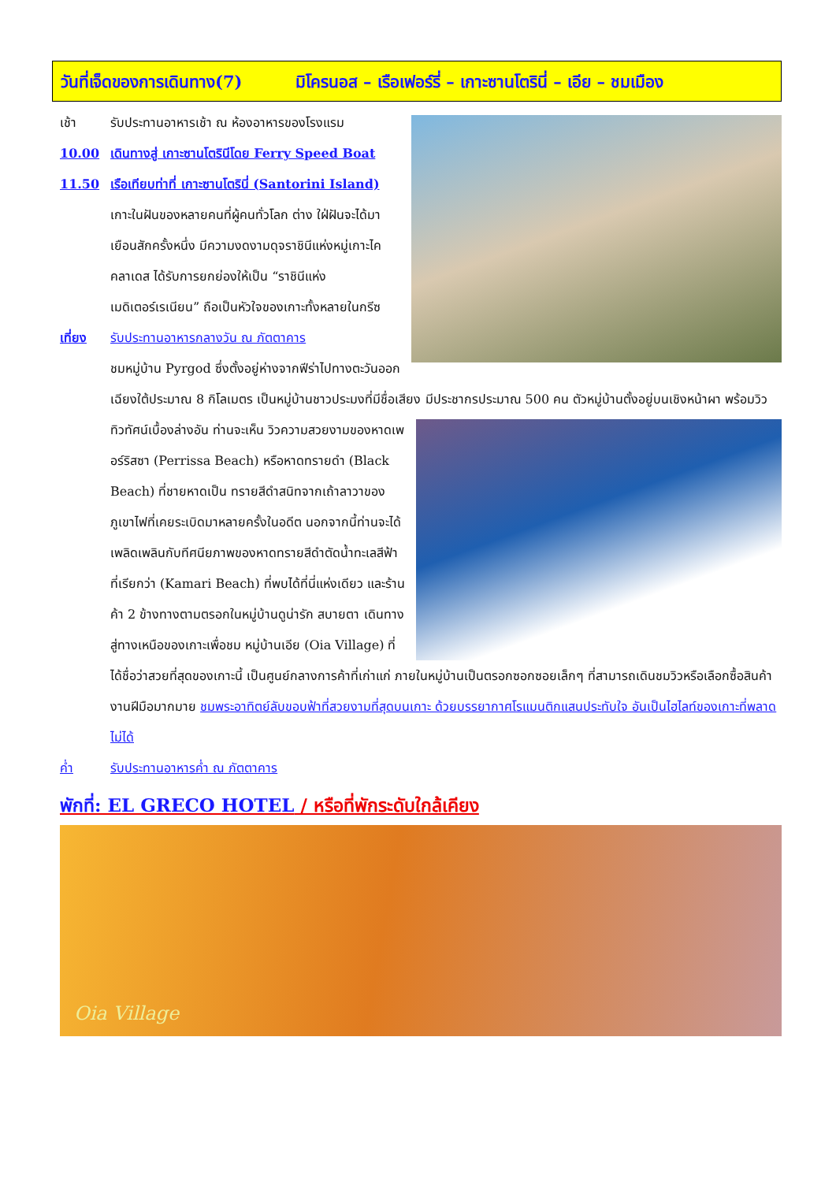วันที่เจ็ดของการเดินทาง(7) มิโครนอส – เรือเฟอร์รี่ – เกาะซานโตรินี่ – เอีย – ชมเมือง
เช้า รับประทานอาหารเช้า ณ ห้องอาหารของโรงแรม
10.00 เดินทางสู่ เกาะซานโตรินีโดย Ferry Speed Boat
11.50 เรือเทียบท่าที่ เกาะซานโตรินี่ (Santorini Island)
เกาะในฝันของหลายคนที่ผู้คนทั่วโลก ต่าง ใฝ่ฝันจะได้มาเยือนสักครั้งหนึ่ง มีความงดงามดุจราชินีแห่งหมู่เกาะไคคลาเดส ได้รับการยกย่องให้เป็น “ราชินีแห่งเมดิเตอร์เรเนียน” ถือเป็นหัวใจของเกาะทั้งหลายในกรีซ
เที่ยง รับประทานอาหารกลางวัน ณ ภัตตาคาร
ชมหมู่บ้าน Pyrgod ซึ่งตั้งอยู่ห่างจากฟีร่าไปทางตะวันออกเฉียงใต้ประมาณ 8 กิโลเมตร เป็นหมู่บ้านชาวประมงที่มีชื่อเสียง มีประชากรประมาณ 500 คน ตัวหมู่บ้านตั้งอยู่บนเชิงหน้าผา พร้อมวิวทิวทัศน์เบื้องล่างอัน ท่านจะเห็น
วิวความสวยงามของหาดเพอร์ริสซา (Perrissa Beach) หรือหาดทรายดำ (Black Beach) ที่ชายหาดเป็น ทรายสีดำสนิทจากเถ้าลาวาของภูเขาไฟที่เคยระเบิดมาหลายครั้งในอดีต นอกจากนี้ท่านจะได้เพลิดเพลินกับทีศนียภาพของหาดทรายสีดำตัดน้ำทะเลสีฟ้าที่เรียกว่า (Kamari Beach) ที่พบได้ที่นี่แห่งเดียว และร้านค้า 2 ข้างทางตามตรอกในหมู่บ้านดูน่ารัก สบายตา เดินทางสู่ทางเหนือของเกาะเพื่อชม หมู่บ้านเอีย (Oia Village) ที่ได้ชื่อว่าสวยที่สุดของเกาะนี้ เป็นศูนย์กลางการค้าที่เก่าแก่ ภายในหมู่บ้านเป็นตรอกซอกซอยเล็กๆ ที่สามารถเดินชมวิวหรือเลือกซื้อสินค้างานฝีมือมากมาย ชมพระอาทิตย์ลับขอบฟ้าที่สวยงามที่สุดบนเกาะ ด้วยบรรยากาศโรแมนติกแสนประทับใจ อันเป็นไฮไลท์ของเกาะที่พลาดไม่ได้
ค่ำ รับประทานอาหารค่ำ ณ ภัตตาคาร
พักที่: EL GRECO HOTEL / หรือที่พักระดับใกล้เคียง
Oia Village